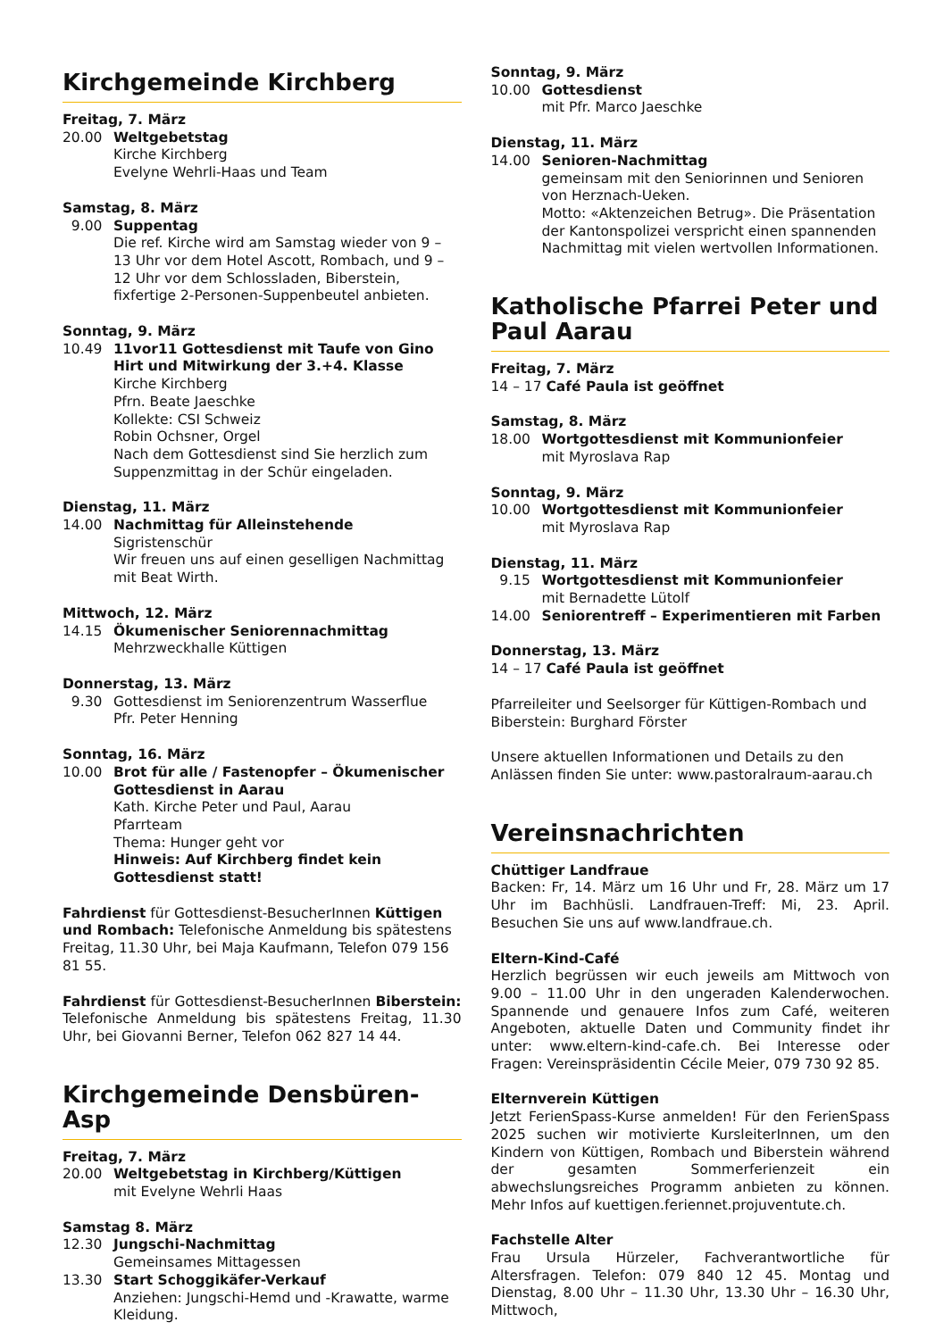Kirchgemeinde Kirchberg
Freitag, 7. März
20.00 Weltgebetstag
Kirche Kirchberg
Evelyne Wehrli-Haas und Team
Samstag, 8. März
9.00 Suppentag
Die ref. Kirche wird am Samstag wieder von 9 – 13 Uhr vor dem Hotel Ascott, Rombach, und 9 – 12 Uhr vor dem Schlossladen, Biberstein, fixfertige 2-Personen-Suppenbeutel anbieten.
Sonntag, 9. März
10.49 11vor11 Gottesdienst mit Taufe von Gino Hirt und Mitwirkung der 3.+4. Klasse
Kirche Kirchberg
Pfrn. Beate Jaeschke
Kollekte: CSI Schweiz
Robin Ochsner, Orgel
Nach dem Gottesdienst sind Sie herzlich zum Suppenzmittag in der Schür eingeladen.
Dienstag, 11. März
14.00 Nachmittag für Alleinstehende
Sigristenschür
Wir freuen uns auf einen geselligen Nachmittag mit Beat Wirth.
Mittwoch, 12. März
14.15 Ökumenischer Seniorennachmittag
Mehrzweckhalle Küttigen
Donnerstag, 13. März
9.30 Gottesdienst im Seniorenzentrum Wasserflue
Pfr. Peter Henning
Sonntag, 16. März
10.00 Brot für alle / Fastenopfer – Ökumenischer Gottesdienst in Aarau
Kath. Kirche Peter und Paul, Aarau
Pfarrteam
Thema: Hunger geht vor
Hinweis: Auf Kirchberg findet kein Gottesdienst statt!
Fahrdienst für Gottesdienst-BesucherInnen Küttigen und Rombach: Telefonische Anmeldung bis spätestens Freitag, 11.30 Uhr, bei Maja Kaufmann, Telefon 079 156 81 55.
Fahrdienst für Gottesdienst-BesucherInnen Biberstein: Telefonische Anmeldung bis spätestens Freitag, 11.30 Uhr, bei Giovanni Berner, Telefon 062 827 14 44.
Kirchgemeinde Densbüren-Asp
Freitag, 7. März
20.00 Weltgebetstag in Kirchberg/Küttigen
mit Evelyne Wehrli Haas
Samstag 8. März
12.30 Jungschi-Nachmittag
Gemeinsames Mittagessen
13.30 Start Schoggikäfer-Verkauf
Anziehen: Jungschi-Hemd und -Krawatte, warme Kleidung.
Sonntag, 9. März
10.00 Gottesdienst
mit Pfr. Marco Jaeschke
Dienstag, 11. März
14.00 Senioren-Nachmittag
gemeinsam mit den Seniorinnen und Senioren von Herznach-Ueken.
Motto: «Aktenzeichen Betrug». Die Präsentation der Kantonspolizei verspricht einen spannenden Nachmittag mit vielen wertvollen Informationen.
Katholische Pfarrei Peter und Paul Aarau
Freitag, 7. März
14 – 17 Café Paula ist geöffnet
Samstag, 8. März
18.00 Wortgottesdienst mit Kommunionfeier
mit Myroslava Rap
Sonntag, 9. März
10.00 Wortgottesdienst mit Kommunionfeier
mit Myroslava Rap
Dienstag, 11. März
9.15 Wortgottesdienst mit Kommunionfeier
mit Bernadette Lütolf
14.00 Seniorentreff – Experimentieren mit Farben
Donnerstag, 13. März
14 – 17 Café Paula ist geöffnet
Pfarreileiter und Seelsorger für Küttigen-Rombach und Biberstein: Burghard Förster
Unsere aktuellen Informationen und Details zu den Anlässen finden Sie unter: www.pastoralraum-aarau.ch
Vereinsnachrichten
Chüttiger Landfraue
Backen: Fr, 14. März um 16 Uhr und Fr, 28. März um 17 Uhr im Bachhüsli. Landfrauen-Treff: Mi, 23. April. Besuchen Sie uns auf www.landfraue.ch.
Eltern-Kind-Café
Herzlich begrüssen wir euch jeweils am Mittwoch von 9.00 – 11.00 Uhr in den ungeraden Kalenderwochen. Spannende und genauere Infos zum Café, weiteren Angeboten, aktuelle Daten und Community findet ihr unter: www.eltern-kind-cafe.ch. Bei Interesse oder Fragen: Vereinspräsidentin Cécile Meier, 079 730 92 85.
Elternverein Küttigen
Jetzt FerienSpass-Kurse anmelden! Für den FerienSpass 2025 suchen wir motivierte KursleiterInnen, um den Kindern von Küttigen, Rombach und Biberstein während der gesamten Sommerferienzeit ein abwechslungsreiches Programm anbieten zu können. Mehr Infos auf kuettigen.feriennet.projuventute.ch.
Fachstelle Alter
Frau Ursula Hürzeler, Fachverantwortliche für Altersfragen. Telefon: 079 840 12 45. Montag und Dienstag, 8.00 Uhr – 11.30 Uhr, 13.30 Uhr – 16.30 Uhr, Mittwoch,